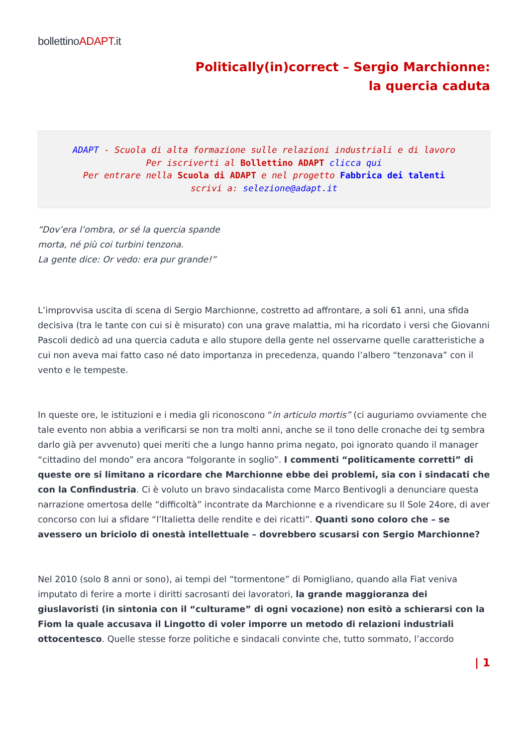bollettinoADAPT.it
Politically(in)correct – Sergio Marchionne: la quercia caduta
ADAPT - Scuola di alta formazione sulle relazioni industriali e di lavoro
Per iscriverti al Bollettino ADAPT clicca qui
Per entrare nella Scuola di ADAPT e nel progetto Fabbrica dei talenti
scrivi a: selezione@adapt.it
“Dov’era l’ombra, or sé la quercia spande
morta, né più coi turbini tenzona.
La gente dice: Or vedo: era pur grande!”
L’improvvisa uscita di scena di Sergio Marchionne, costretto ad affrontare, a soli 61 anni, una sfida decisiva (tra le tante con cui si è misurato) con una grave malattia, mi ha ricordato i versi che Giovanni Pascoli dedicò ad una quercia caduta e allo stupore della gente nel osservarne quelle caratteristiche a cui non aveva mai fatto caso né dato importanza in precedenza, quando l’albero “tenzonava” con il vento e le tempeste.
In queste ore, le istituzioni e i media gli riconoscono “in articulo mortis” (ci auguriamo ovviamente che tale evento non abbia a verificarsi se non tra molti anni, anche se il tono delle cronache dei tg sembra darlo già per avvenuto) quei meriti che a lungo hanno prima negato, poi ignorato quando il manager “cittadino del mondo” era ancora “folgorante in soglio”. I commenti “politicamente corretti” di queste ore si limitano a ricordare che Marchionne ebbe dei problemi, sia con i sindacati che con la Confindustria. Ci è voluto un bravo sindacalista come Marco Bentivogli a denunciare questa narrazione omertosa delle “difficoltà” incontrate da Marchionne e a rivendicare su Il Sole 24ore, di aver concorso con lui a sfidare “l’Italietta delle rendite e dei ricatti”. Quanti sono coloro che – se avessero un briciolo di onestà intellettuale – dovrebbero scusarsi con Sergio Marchionne?
Nel 2010 (solo 8 anni or sono), ai tempi del “tormentone” di Pomigliano, quando alla Fiat veniva imputato di ferire a morte i diritti sacrosanti dei lavoratori, la grande maggioranza dei giuslavoristi (in sintonia con il “culturame” di ogni vocazione) non esitò a schierarsi con la Fiom la quale accusava il Lingotto di voler imporre un metodo di relazioni industriali ottocentesco. Quelle stesse forze politiche e sindacali convinte che, tutto sommato, l’accordo
| 1